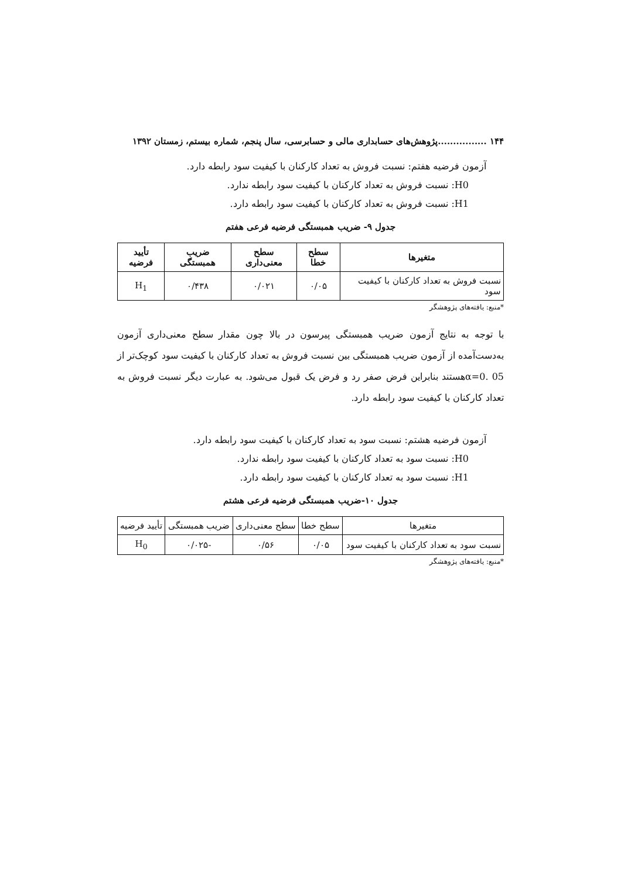۱۴۴ ................پژوهش‌های حسابداری مالی و حسابرسی، سال پنجم، شماره بیستم، زمستان ۱۳۹۲
آزمون فرضیه هفتم: نسبت فروش به تعداد کارکنان با کیفیت سود رابطه دارد.
H0: نسبت فروش به تعداد کارکنان با کیفیت سود رابطه ندارد.
H1: نسبت فروش به تعداد کارکنان با کیفیت سود رابطه دارد.
جدول ۹- ضریب همبستگی فرضیه فرعی هفتم
| متغیرها | سطح خطا | سطح معنی‌داری | ضریب همبستگی | تأیید فرضیه |
| --- | --- | --- | --- | --- |
| نسبت فروش به تعداد کارکنان با کیفیت سود | ۰/۰۵ | ۰/۰۲۱ | ۰/۴۳۸ | H<sub>1</sub> |
*منبع: یافته‌های پژوهشگر
با توجه به نتایج آزمون ضریب همبستگی پیرسون در بالا چون مقدار سطح معنی‌داری آزمون به‌دست‌آمده از آزمون ضریب همبستگی بین نسبت فروش به تعداد کارکنان با کیفیت سود کوچک‌تر از α=0. 05هستند بنابراین فرض صفر رد و فرض یک قبول می‌شود. به عبارت دیگر نسبت فروش به تعداد کارکنان با کیفیت سود رابطه دارد.
آزمون فرضیه هشتم: نسبت سود به تعداد کارکنان با کیفیت سود رابطه دارد.
H0: نسبت سود به تعداد کارکنان با کیفیت سود رابطه ندارد.
H1: نسبت سود به تعداد کارکنان با کیفیت سود رابطه دارد.
جدول ۱۰-ضریب همبستگی فرضیه فرعی هشتم
| متغیرها | سطح خطا | سطح معنی‌داری | ضریب همبستگی | تأیید فرضیه |
| نسبت سود به تعداد کارکنان با کیفیت سود | ۰/۰۵ | ۰/۵۶ | -۰/۰۲۵ | H<sub>0</sub> |
*منبع: یافته‌های پژوهشگر